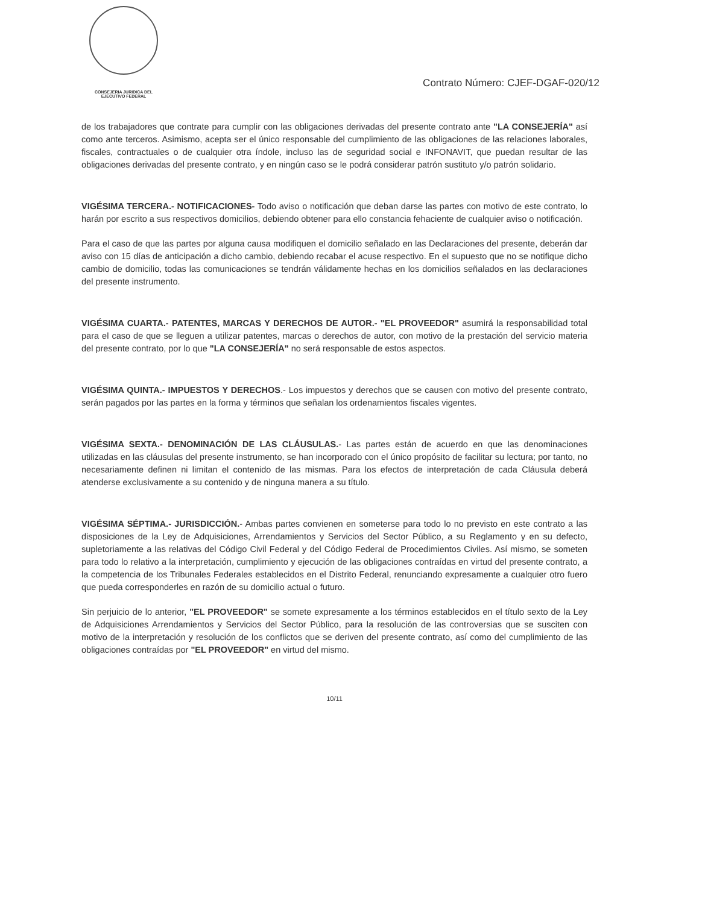CONSEJERIA JURIDICA DEL
EJECUTIVO FEDERAL
Contrato Número: CJEF-DGAF-020/12
de los trabajadores que contrate para cumplir con las obligaciones derivadas del presente contrato ante "LA CONSEJERÍA" así como ante terceros. Asimismo, acepta ser el único responsable del cumplimiento de las obligaciones de las relaciones laborales, fiscales, contractuales o de cualquier otra índole, incluso las de seguridad social e INFONAVIT, que puedan resultar de las obligaciones derivadas del presente contrato, y en ningún caso se le podrá considerar patrón sustituto y/o patrón solidario.
VIGÉSIMA TERCERA.- NOTIFICACIONES- Todo aviso o notificación que deban darse las partes con motivo de este contrato, lo harán por escrito a sus respectivos domicilios, debiendo obtener para ello constancia fehaciente de cualquier aviso o notificación.
Para el caso de que las partes por alguna causa modifiquen el domicilio señalado en las Declaraciones del presente, deberán dar aviso con 15 días de anticipación a dicho cambio, debiendo recabar el acuse respectivo. En el supuesto que no se notifique dicho cambio de domicilio, todas las comunicaciones se tendrán válidamente hechas en los domicilios señalados en las declaraciones del presente instrumento.
VIGÉSIMA CUARTA.- PATENTES, MARCAS Y DERECHOS DE AUTOR.- "EL PROVEEDOR" asumirá la responsabilidad total para el caso de que se lleguen a utilizar patentes, marcas o derechos de autor, con motivo de la prestación del servicio materia del presente contrato, por lo que "LA CONSEJERÍA" no será responsable de estos aspectos.
VIGÉSIMA QUINTA.- IMPUESTOS Y DERECHOS.- Los impuestos y derechos que se causen con motivo del presente contrato, serán pagados por las partes en la forma y términos que señalan los ordenamientos fiscales vigentes.
VIGÉSIMA SEXTA.- DENOMINACIÓN DE LAS CLÁUSULAS.- Las partes están de acuerdo en que las denominaciones utilizadas en las cláusulas del presente instrumento, se han incorporado con el único propósito de facilitar su lectura; por tanto, no necesariamente definen ni limitan el contenido de las mismas. Para los efectos de interpretación de cada Cláusula deberá atenderse exclusivamente a su contenido y de ninguna manera a su título.
VIGÉSIMA SÉPTIMA.- JURISDICCIÓN.- Ambas partes convienen en someterse para todo lo no previsto en este contrato a las disposiciones de la Ley de Adquisiciones, Arrendamientos y Servicios del Sector Público, a su Reglamento y en su defecto, supletoriamente a las relativas del Código Civil Federal y del Código Federal de Procedimientos Civiles. Así mismo, se someten para todo lo relativo a la interpretación, cumplimiento y ejecución de las obligaciones contraídas en virtud del presente contrato, a la competencia de los Tribunales Federales establecidos en el Distrito Federal, renunciando expresamente a cualquier otro fuero que pueda corresponderles en razón de su domicilio actual o futuro.
Sin perjuicio de lo anterior, "EL PROVEEDOR" se somete expresamente a los términos establecidos en el título sexto de la Ley de Adquisiciones Arrendamientos y Servicios del Sector Público, para la resolución de las controversias que se susciten con motivo de la interpretación y resolución de los conflictos que se deriven del presente contrato, así como del cumplimiento de las obligaciones contraídas por "EL PROVEEDOR" en virtud del mismo.
10/11